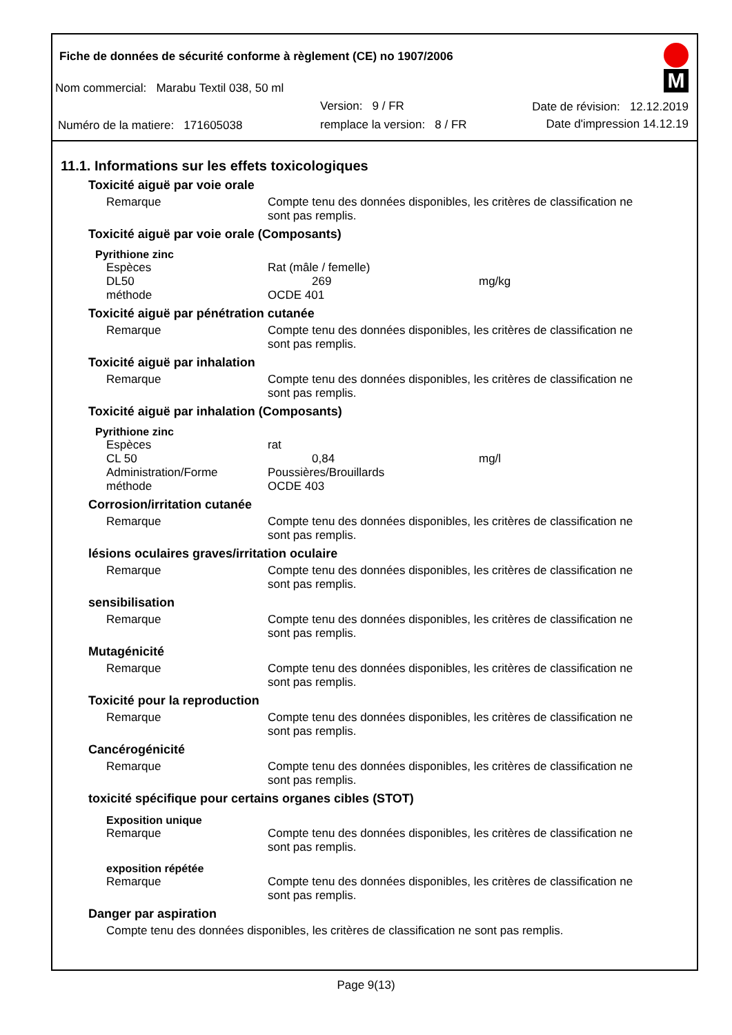Fiche de données de sécurité conforme à règlement (CE) no 1907/2006
Nom commercial: Marabu Textil 038, 50 ml
Version: 9 / FR Date de révision: 12.12.2019
Numéro de la matiere: 171605038
remplace la version: 8 / FR Date d'impression 14.12.19
M
11.1. Informations sur les effets toxicologiques
Toxicité aiguë par voie orale
Remarque Compte tenu des données disponibles, les critères de classification ne sont pas remplis.
Toxicité aiguë par voie orale (Composants)
Pyrithione zinc
Espèces Rat (mâle / femelle)
DL50 269 mg/kg
méthode OCDE 401
Toxicité aiguë par pénétration cutanée
Remarque Compte tenu des données disponibles, les critères de classification ne sont pas remplis.
Toxicité aiguë par inhalation
Remarque Compte tenu des données disponibles, les critères de classification ne sont pas remplis.
Toxicité aiguë par inhalation (Composants)
Pyrithione zinc
Espèces rat
CL 50 0,84 mg/l
Administration/Forme Poussières/Brouillards
méthode OCDE 403
Corrosion/irritation cutanée
Remarque Compte tenu des données disponibles, les critères de classification ne sont pas remplis.
lésions oculaires graves/irritation oculaire
Remarque Compte tenu des données disponibles, les critères de classification ne sont pas remplis.
sensibilisation
Remarque Compte tenu des données disponibles, les critères de classification ne sont pas remplis.
Mutagénicité
Remarque Compte tenu des données disponibles, les critères de classification ne sont pas remplis.
Toxicité pour la reproduction
Remarque Compte tenu des données disponibles, les critères de classification ne sont pas remplis.
Cancérogénicité
Remarque Compte tenu des données disponibles, les critères de classification ne sont pas remplis.
toxicité spécifique pour certains organes cibles (STOT)
Exposition unique
Remarque Compte tenu des données disponibles, les critères de classification ne sont pas remplis.
exposition répétée
Remarque Compte tenu des données disponibles, les critères de classification ne sont pas remplis.
Danger par aspiration
Compte tenu des données disponibles, les critères de classification ne sont pas remplis.
Page 9(13)